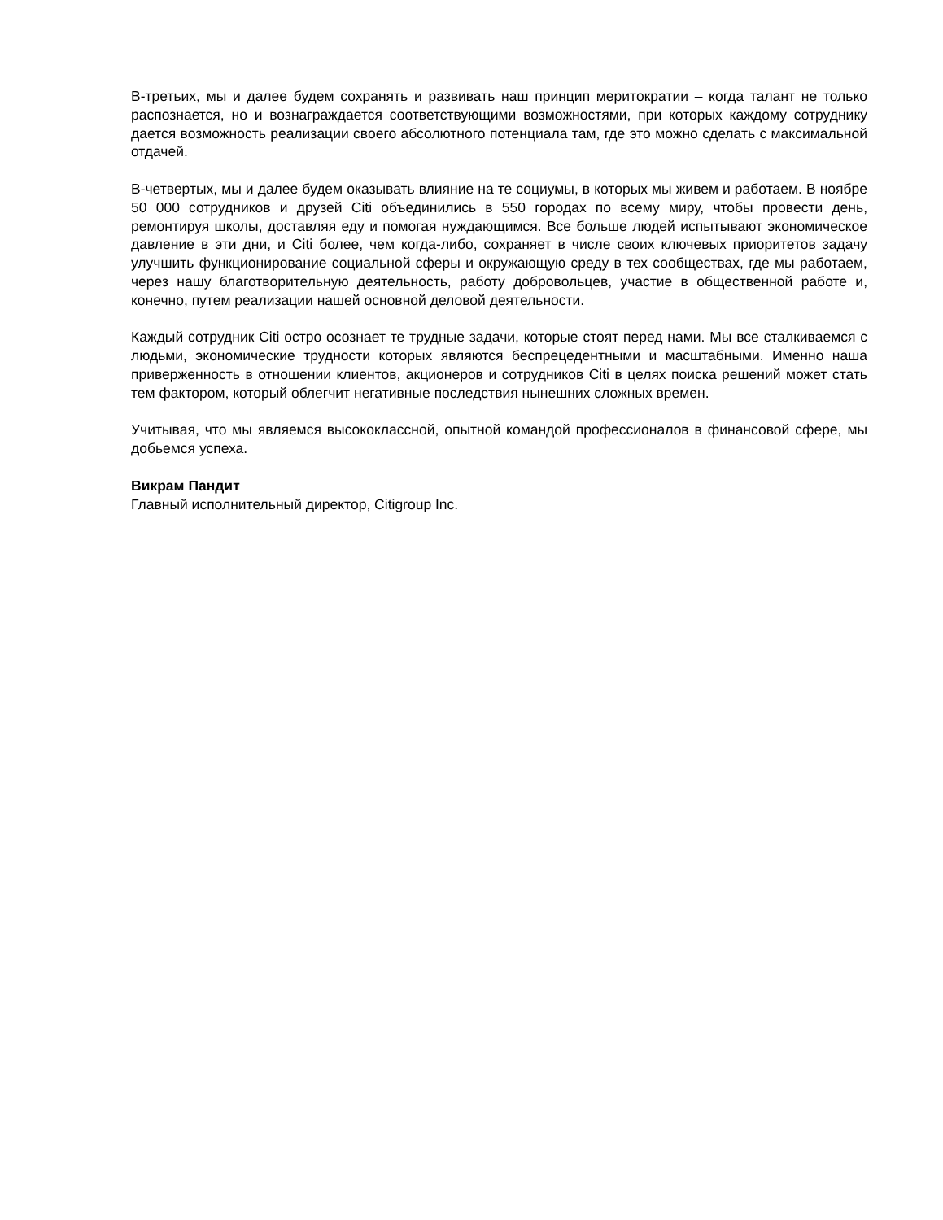В-третьих, мы и далее будем сохранять и развивать наш принцип меритократии – когда талант не только распознается, но и вознаграждается соответствующими возможностями, при которых каждому сотруднику дается возможность реализации своего абсолютного потенциала там, где это можно сделать с максимальной отдачей.
В-четвертых, мы и далее будем оказывать влияние на те социумы, в которых мы живем и работаем. В ноябре 50 000 сотрудников и друзей Citi объединились в 550 городах по всему миру, чтобы провести день, ремонтируя школы, доставляя еду и помогая нуждающимся. Все больше людей испытывают экономическое давление в эти дни, и Citi более, чем когда-либо, сохраняет в числе своих ключевых приоритетов задачу улучшить функционирование социальной сферы и окружающую среду в тех сообществах, где мы работаем, через нашу благотворительную деятельность, работу добровольцев, участие в общественной работе и, конечно, путем реализации нашей основной деловой деятельности.
Каждый сотрудник Citi остро осознает те трудные задачи, которые стоят перед нами. Мы все сталкиваемся с людьми, экономические трудности которых являются беспрецедентными и масштабными. Именно наша приверженность в отношении клиентов, акционеров и сотрудников Citi в целях поиска решений может стать тем фактором, который облегчит негативные последствия нынешних сложных времен.
Учитывая, что мы являемся высококлассной, опытной командой профессионалов в финансовой сфере, мы добьемся успеха.
Викрам Пандит
Главный исполнительный директор, Citigroup Inc.